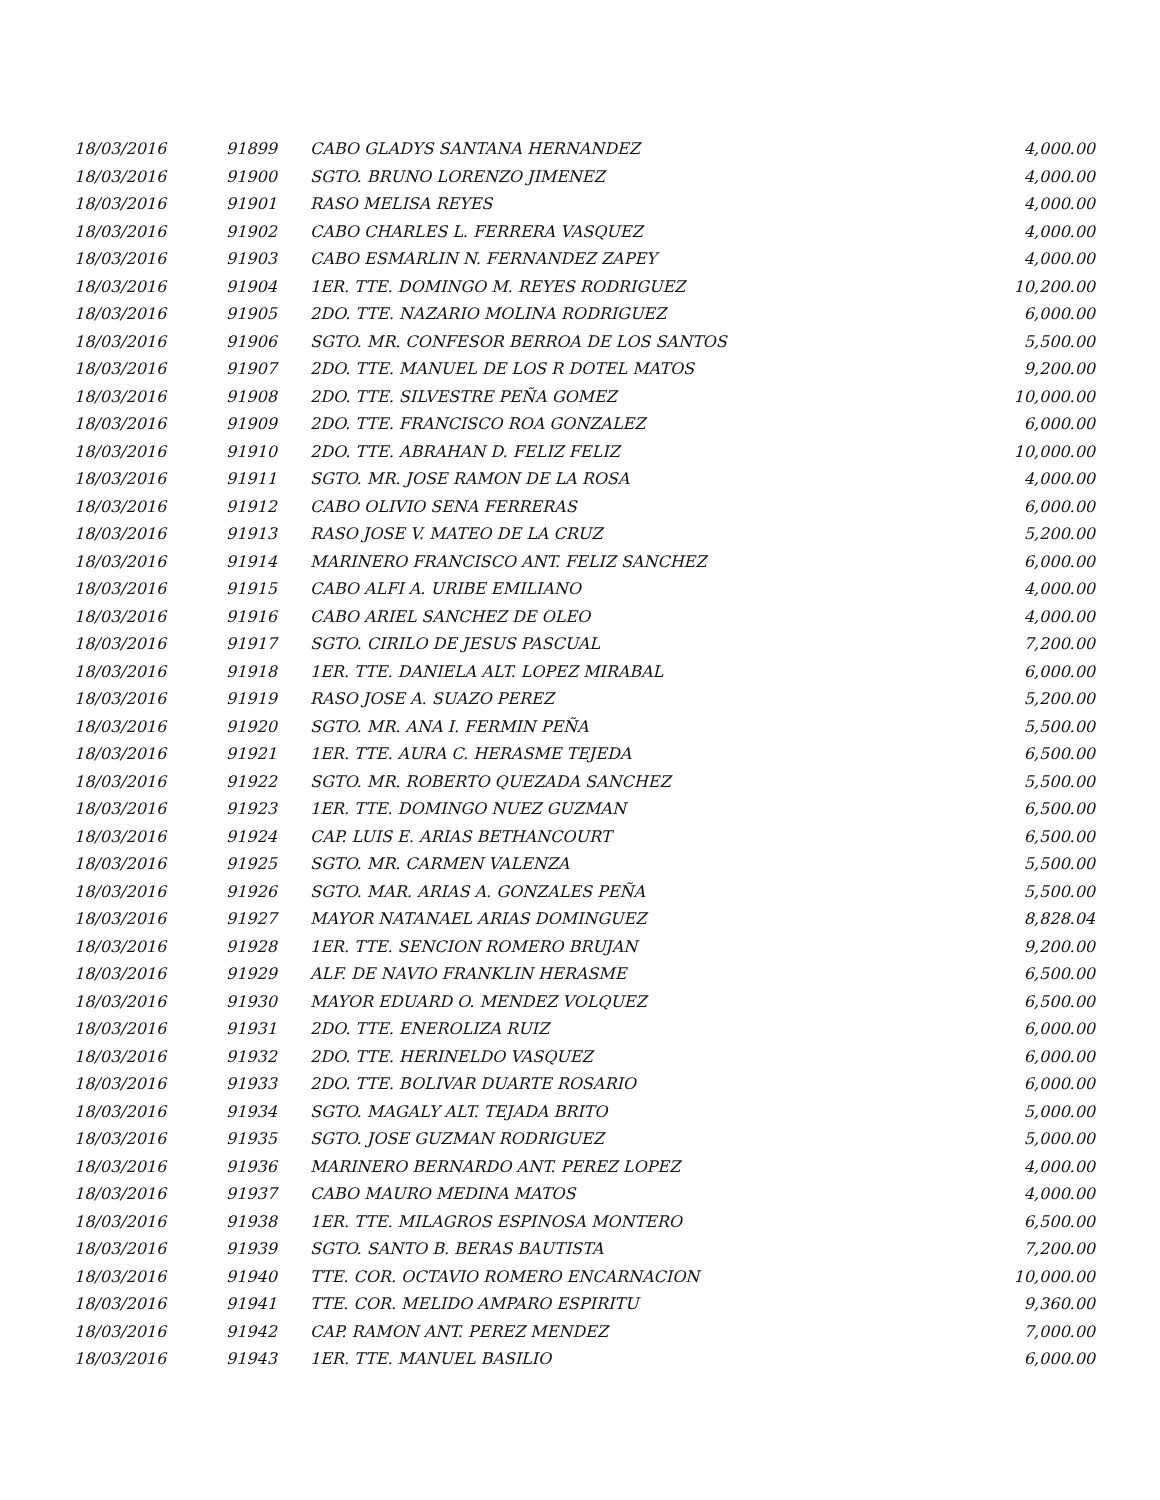| 18/03/2016 | 91899 | CABO GLADYS SANTANA HERNANDEZ | 4,000.00 |
| 18/03/2016 | 91900 | SGTO. BRUNO LORENZO JIMENEZ | 4,000.00 |
| 18/03/2016 | 91901 | RASO MELISA REYES | 4,000.00 |
| 18/03/2016 | 91902 | CABO CHARLES L. FERRERA VASQUEZ | 4,000.00 |
| 18/03/2016 | 91903 | CABO ESMARLIN N. FERNANDEZ ZAPEY | 4,000.00 |
| 18/03/2016 | 91904 | 1ER. TTE. DOMINGO M. REYES RODRIGUEZ | 10,200.00 |
| 18/03/2016 | 91905 | 2DO. TTE. NAZARIO MOLINA RODRIGUEZ | 6,000.00 |
| 18/03/2016 | 91906 | SGTO. MR. CONFESOR BERROA DE LOS SANTOS | 5,500.00 |
| 18/03/2016 | 91907 | 2DO. TTE. MANUEL DE LOS R DOTEL MATOS | 9,200.00 |
| 18/03/2016 | 91908 | 2DO. TTE. SILVESTRE PEÑA GOMEZ | 10,000.00 |
| 18/03/2016 | 91909 | 2DO. TTE. FRANCISCO ROA GONZALEZ | 6,000.00 |
| 18/03/2016 | 91910 | 2DO. TTE. ABRAHAN D. FELIZ FELIZ | 10,000.00 |
| 18/03/2016 | 91911 | SGTO. MR. JOSE RAMON DE LA ROSA | 4,000.00 |
| 18/03/2016 | 91912 | CABO OLIVIO SENA FERRERAS | 6,000.00 |
| 18/03/2016 | 91913 | RASO JOSE V. MATEO DE LA CRUZ | 5,200.00 |
| 18/03/2016 | 91914 | MARINERO FRANCISCO ANT. FELIZ SANCHEZ | 6,000.00 |
| 18/03/2016 | 91915 | CABO ALFI A. URIBE EMILIANO | 4,000.00 |
| 18/03/2016 | 91916 | CABO ARIEL SANCHEZ DE OLEO | 4,000.00 |
| 18/03/2016 | 91917 | SGTO. CIRILO DE JESUS PASCUAL | 7,200.00 |
| 18/03/2016 | 91918 | 1ER. TTE. DANIELA ALT. LOPEZ MIRABAL | 6,000.00 |
| 18/03/2016 | 91919 | RASO JOSE A. SUAZO PEREZ | 5,200.00 |
| 18/03/2016 | 91920 | SGTO. MR. ANA I. FERMIN PEÑA | 5,500.00 |
| 18/03/2016 | 91921 | 1ER. TTE. AURA C. HERASME TEJEDA | 6,500.00 |
| 18/03/2016 | 91922 | SGTO. MR. ROBERTO QUEZADA SANCHEZ | 5,500.00 |
| 18/03/2016 | 91923 | 1ER. TTE. DOMINGO NUEZ GUZMAN | 6,500.00 |
| 18/03/2016 | 91924 | CAP. LUIS E. ARIAS BETHANCOURT | 6,500.00 |
| 18/03/2016 | 91925 | SGTO. MR. CARMEN VALENZA | 5,500.00 |
| 18/03/2016 | 91926 | SGTO. MAR. ARIAS A. GONZALES PEÑA | 5,500.00 |
| 18/03/2016 | 91927 | MAYOR NATANAEL ARIAS DOMINGUEZ | 8,828.04 |
| 18/03/2016 | 91928 | 1ER. TTE. SENCION ROMERO BRUJAN | 9,200.00 |
| 18/03/2016 | 91929 | ALF. DE NAVIO FRANKLIN HERASME | 6,500.00 |
| 18/03/2016 | 91930 | MAYOR EDUARD O. MENDEZ VOLQUEZ | 6,500.00 |
| 18/03/2016 | 91931 | 2DO. TTE. ENEROLIZA RUIZ | 6,000.00 |
| 18/03/2016 | 91932 | 2DO. TTE. HERINELDO VASQUEZ | 6,000.00 |
| 18/03/2016 | 91933 | 2DO. TTE. BOLIVAR DUARTE ROSARIO | 6,000.00 |
| 18/03/2016 | 91934 | SGTO. MAGALY ALT. TEJADA BRITO | 5,000.00 |
| 18/03/2016 | 91935 | SGTO. JOSE GUZMAN RODRIGUEZ | 5,000.00 |
| 18/03/2016 | 91936 | MARINERO BERNARDO ANT. PEREZ LOPEZ | 4,000.00 |
| 18/03/2016 | 91937 | CABO MAURO MEDINA MATOS | 4,000.00 |
| 18/03/2016 | 91938 | 1ER. TTE. MILAGROS ESPINOSA MONTERO | 6,500.00 |
| 18/03/2016 | 91939 | SGTO. SANTO B. BERAS BAUTISTA | 7,200.00 |
| 18/03/2016 | 91940 | TTE. COR. OCTAVIO ROMERO ENCARNACION | 10,000.00 |
| 18/03/2016 | 91941 | TTE. COR. MELIDO AMPARO ESPIRITU | 9,360.00 |
| 18/03/2016 | 91942 | CAP. RAMON ANT. PEREZ MENDEZ | 7,000.00 |
| 18/03/2016 | 91943 | 1ER. TTE. MANUEL BASILIO | 6,000.00 |